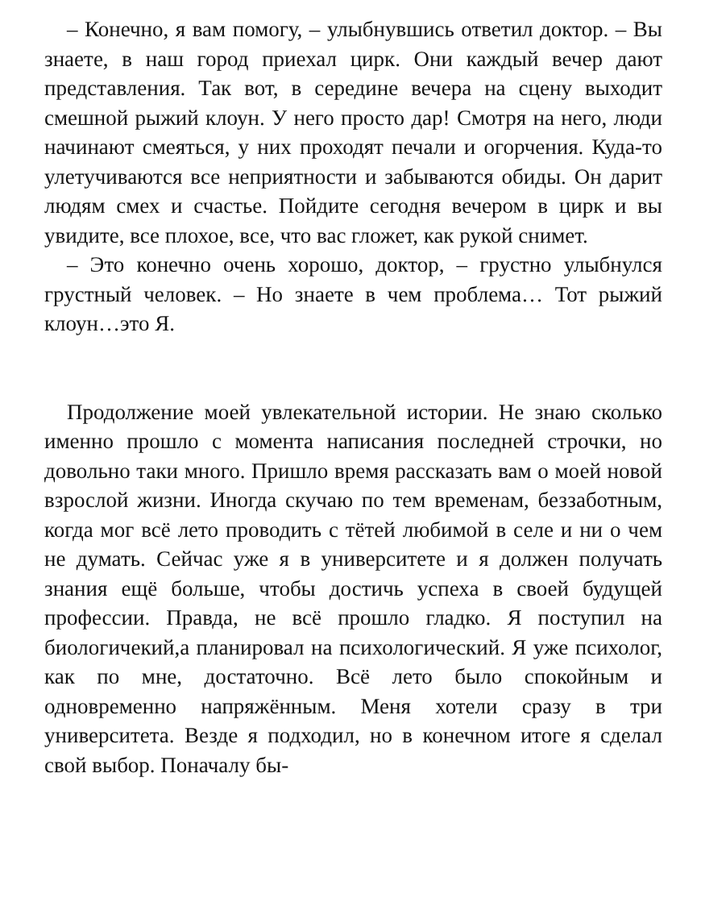– Конечно, я вам помогу, – улыбнувшись ответил доктор. – Вы знаете, в наш город приехал цирк. Они каждый вечер дают представления. Так вот, в середине вечера на сцену выходит смешной рыжий клоун. У него просто дар! Смотря на него, люди начинают смеяться, у них проходят печали и огорчения. Куда-то улетучиваются все неприятности и забываются обиды. Он дарит людям смех и счастье. Пойдите сегодня вечером в цирк и вы увидите, все плохое, все, что вас гложет, как рукой снимет.
– Это конечно очень хорошо, доктор, – грустно улыбнулся грустный человек. – Но знаете в чем проблема… Тот рыжий клоун…это Я.
Продолжение моей увлекательной истории. Не знаю сколько именно прошло с момента написания последней строчки, но довольно таки много. Пришло время рассказать вам о моей новой взрослой жизни. Иногда скучаю по тем временам, беззаботным, когда мог всё лето проводить с тётей любимой в селе и ни о чем не думать. Сейчас уже я в университете и я должен получать знания ещё больше, чтобы достичь успеха в своей будущей профессии. Правда, не всё прошло гладко. Я поступил на биологичекий,а планировал на психологический. Я уже психолог, как по мне, достаточно. Всё лето было спокойным и одновременно напряжённым. Меня хотели сразу в три университета. Везде я подходил, но в конечном итоге я сделал свой выбор. Поначалу бы-